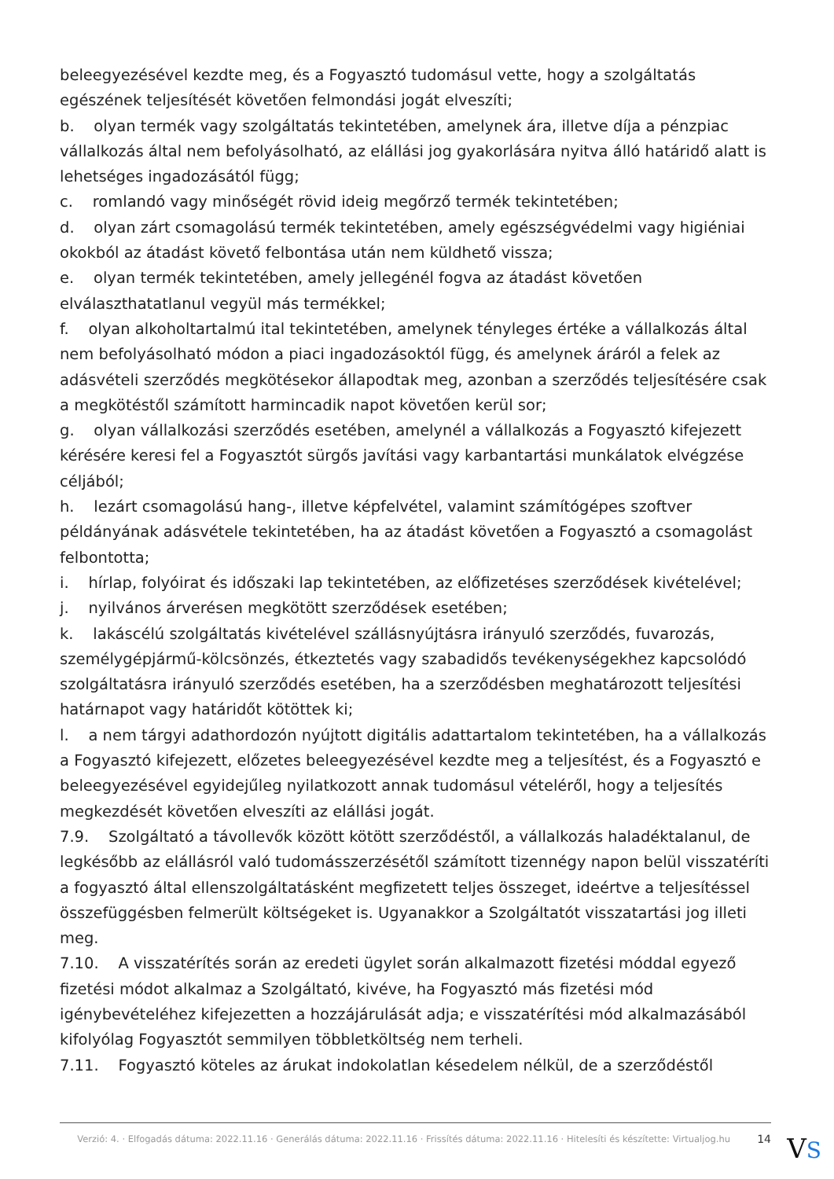beleegyezésével kezdte meg, és a Fogyasztó tudomásul vette, hogy a szolgáltatás egészének teljesítését követően felmondási jogát elveszíti;
b. olyan termék vagy szolgáltatás tekintetében, amelynek ára, illetve díja a pénzpiac vállalkozás által nem befolyásolható, az elállási jog gyakorlására nyitva álló határidő alatt is lehetséges ingadozásától függ;
c. romlandó vagy minőségét rövid ideig megőrző termék tekintetében;
d. olyan zárt csomagolású termék tekintetében, amely egészségvédelmi vagy higiéniai okokból az átadást követő felbontása után nem küldhető vissza;
e. olyan termék tekintetében, amely jellegénél fogva az átadást követően elválaszthatatlanul vegyül más termékkel;
f. olyan alkoholtartalmú ital tekintetében, amelynek tényleges értéke a vállalkozás által nem befolyásolható módon a piaci ingadozásoktól függ, és amelynek áráról a felek az adásvételi szerződés megkötésekor állapodtak meg, azonban a szerződés teljesítésére csak a megkötéstől számított harmincadik napot követően kerül sor;
g. olyan vállalkozási szerződés esetében, amelynél a vállalkozás a Fogyasztó kifejezett kérésére keresi fel a Fogyasztót sürgős javítási vagy karbantartási munkálatok elvégzése céljából;
h. lezárt csomagolású hang-, illetve képfelvétel, valamint számítógépes szoftver példányának adásvétele tekintetében, ha az átadást követően a Fogyasztó a csomagolást felbontotta;
i. hírlap, folyóirat és időszaki lap tekintetében, az előfizetéses szerződések kivételével;
j. nyilvános árverésen megkötött szerződések esetében;
k. lakáscélú szolgáltatás kivételével szállásnyújtásra irányuló szerződés, fuvarozás, személygépjármű-kölcsönzés, étkeztetés vagy szabadidős tevékenységekhez kapcsolódó szolgáltatásra irányuló szerződés esetében, ha a szerződésben meghatározott teljesítési határnapot vagy határidőt kötöttek ki;
l. a nem tárgyi adathordozón nyújtott digitális adattartalom tekintetében, ha a vállalkozás a Fogyasztó kifejezett, előzetes beleegyezésével kezdte meg a teljesítést, és a Fogyasztó e beleegyezésével egyidejűleg nyilatkozott annak tudomásul vételéről, hogy a teljesítés megkezdését követően elveszíti az elállási jogát.
7.9. Szolgáltató a távollevők között kötött szerződéstől, a vállalkozás haladéktalanul, de legkésőbb az elállásról való tudomásszerzésétől számított tizennégy napon belül visszatéríti a fogyasztó által ellenszolgáltatásként megfizetett teljes összeget, ideértve a teljesítéssel összefüggésben felmerült költségeket is. Ugyanakkor a Szolgáltatót visszatartási jog illeti meg.
7.10. A visszatérítés során az eredeti ügylet során alkalmazott fizetési móddal egyező fizetési módot alkalmaz a Szolgáltató, kivéve, ha Fogyasztó más fizetési mód igénybevételéhez kifejezetten a hozzájárulását adja; e visszatérítési mód alkalmazásából kifolyólag Fogyasztót semmilyen többletköltség nem terheli.
7.11. Fogyasztó köteles az árukat indokolatlan késedelem nélkül, de a szerződéstől
Verzió: 4. · Elfogadás dátuma: 2022.11.16 · Generálás dátuma: 2022.11.16 · Frissítés dátuma: 2022.11.16 · Hitelesíti és készítette: Virtualjog.hu 14
VS